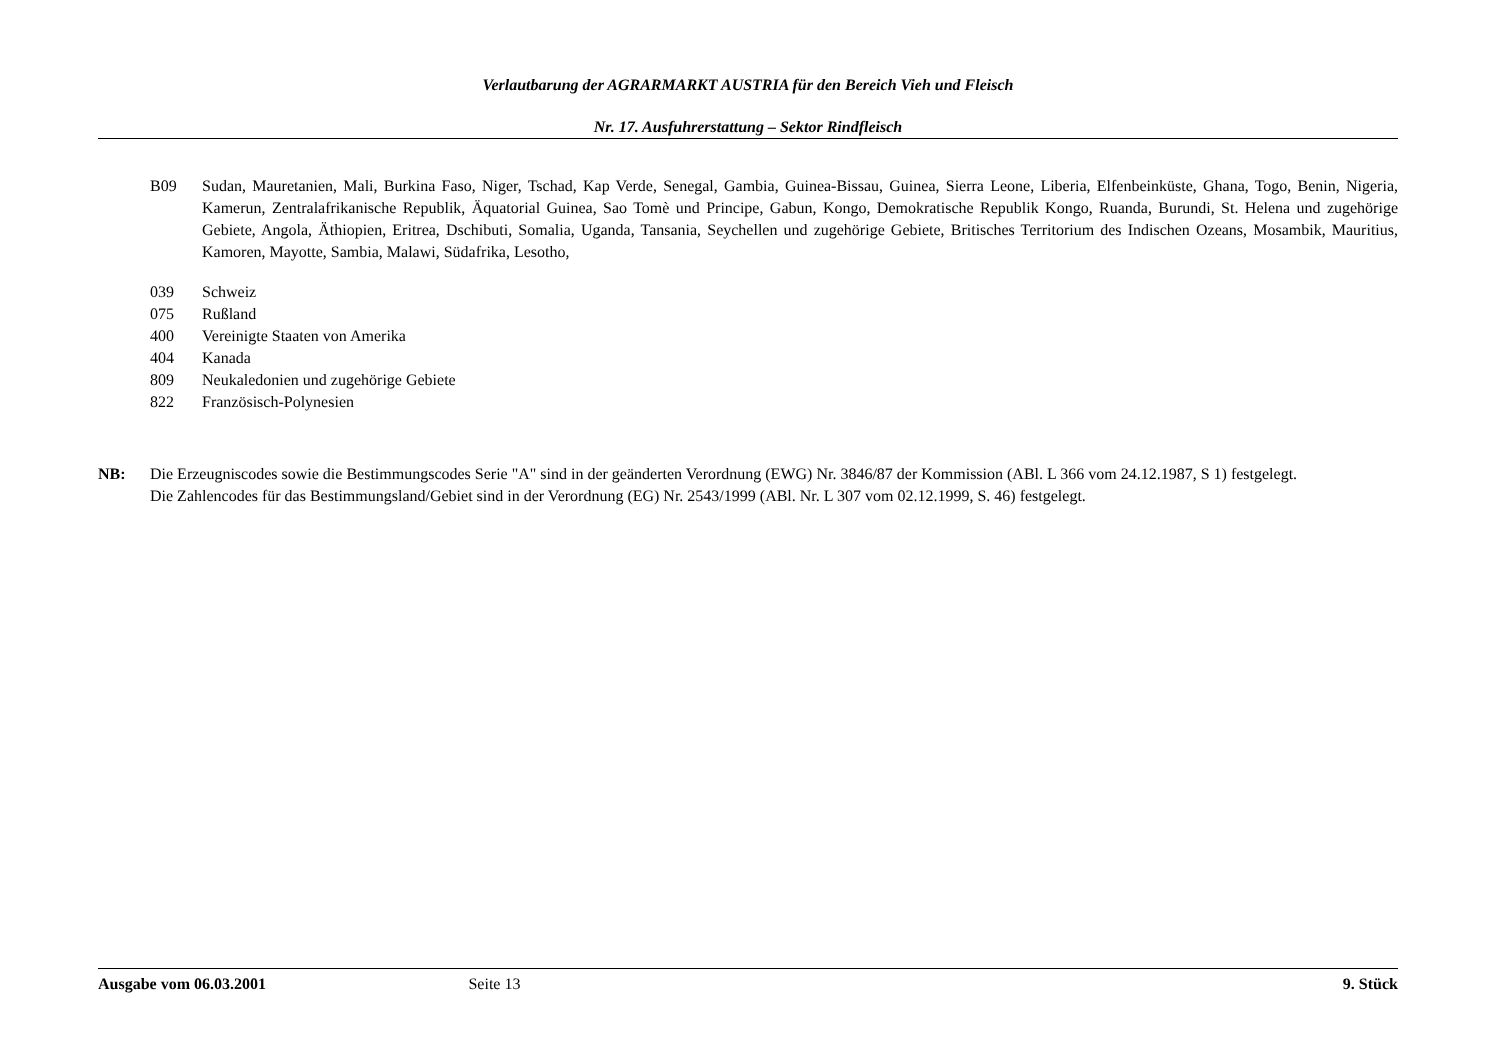Verlautbarung der AGRARMARKT AUSTRIA für den Bereich Vieh und Fleisch
Nr. 17. Ausfuhrerstattung – Sektor Rindfleisch
B09 Sudan, Mauretanien, Mali, Burkina Faso, Niger, Tschad, Kap Verde, Senegal, Gambia, Guinea-Bissau, Guinea, Sierra Leone, Liberia, Elfenbeinküste, Ghana, Togo, Benin, Nigeria, Kamerun, Zentralafrikanische Republik, Äquatorial Guinea, Sao Tomè und Principe, Gabun, Kongo, Demokratische Republik Kongo, Ruanda, Burundi, St. Helena und zugehörige Gebiete, Angola, Äthiopien, Eritrea, Dschibuti, Somalia, Uganda, Tansania, Seychellen und zugehörige Gebiete, Britisches Territorium des Indischen Ozeans, Mosambik, Mauritius, Kamoren, Mayotte, Sambia, Malawi, Südafrika, Lesotho,
039 Schweiz
075 Rußland
400 Vereinigte Staaten von Amerika
404 Kanada
809 Neukaledonien und zugehörige Gebiete
822 Französisch-Polynesien
NB: Die Erzeugniscodes sowie die Bestimmungscodes Serie "A" sind in der geänderten Verordnung (EWG) Nr. 3846/87 der Kommission (ABl. L 366 vom 24.12.1987, S 1) festgelegt.
Die Zahlencodes für das Bestimmungsland/Gebiet sind in der Verordnung (EG) Nr. 2543/1999 (ABl. Nr. L 307 vom 02.12.1999, S. 46) festgelegt.
Ausgabe vom 06.03.2001 Seite 13 9. Stück